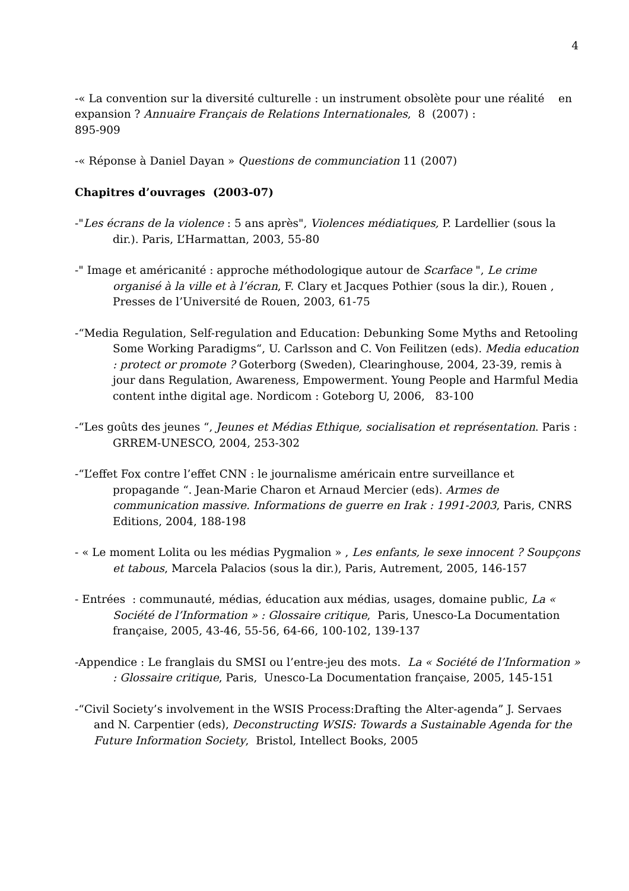4
-« La convention sur la diversité culturelle : un instrument obsolète pour une réalité en expansion ? Annuaire Français de Relations Internationales, 8 (2007) :
895-909
-« Réponse à Daniel Dayan » Questions de communciation 11 (2007)
Chapitres d’ouvrages (2003-07)
-"Les écrans de la violence : 5 ans après", Violences médiatiques, P. Lardellier (sous la dir.). Paris, L’Harmattan, 2003, 55-80
-" Image et américanité : approche méthodologique autour de Scarface ", Le crime organisé à la ville et à l’écran, F. Clary et Jacques Pothier (sous la dir.), Rouen , Presses de l’Université de Rouen, 2003, 61-75
-“Media Regulation, Self-regulation and Education: Debunking Some Myths and Retooling Some Working Paradigms“, U. Carlsson and C. Von Feilitzen (eds). Media education : protect or promote ? Goterborg (Sweden), Clearinghouse, 2004, 23-39, remis à jour dans Regulation, Awareness, Empowerment. Young People and Harmful Media content inthe digital age. Nordicom : Goteborg U, 2006, 83-100
-“Les goûts des jeunes “, Jeunes et Médias Ethique, socialisation et représentation. Paris : GRREM-UNESCO, 2004, 253-302
-“L’effet Fox contre l’effet CNN : le journalisme américain entre surveillance et propagande “. Jean-Marie Charon et Arnaud Mercier (eds). Armes de communication massive. Informations de guerre en Irak : 1991-2003, Paris, CNRS Editions, 2004, 188-198
- « Le moment Lolita ou les médias Pygmalion » , Les enfants, le sexe innocent ? Soupçons et tabous, Marcela Palacios (sous la dir.), Paris, Autrement, 2005, 146-157
- Entrées : communauté, médias, éducation aux médias, usages, domaine public, La « Société de l’Information » : Glossaire critique, Paris, Unesco-La Documentation française, 2005, 43-46, 55-56, 64-66, 100-102, 139-137
-Appendice : Le franglais du SMSI ou l’entre-jeu des mots. La « Société de l’Information » : Glossaire critique, Paris, Unesco-La Documentation française, 2005, 145-151
-“Civil Society’s involvement in the WSIS Process:Drafting the Alter-agenda” J. Servaes and N. Carpentier (eds), Deconstructing WSIS: Towards a Sustainable Agenda for the Future Information Society, Bristol, Intellect Books, 2005